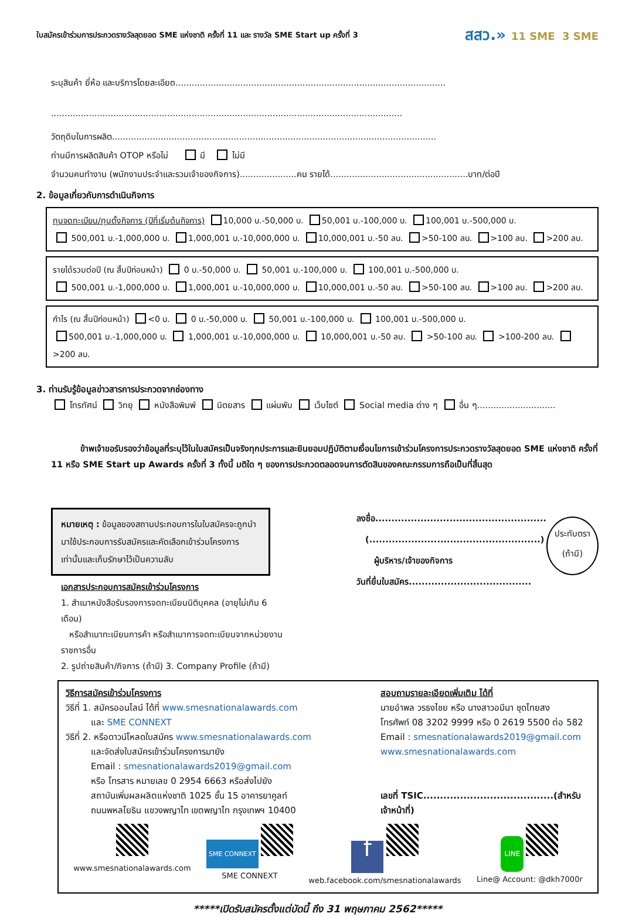ใบสมัครเข้าร่วมการประกวดรางวัลสุดยอด SME แห่งชาติ ครั้งที่ 11 และ รางวัล SME Start up ครั้งที่ 3 สสว.» 11 SME 3 SME
ระบุสินค้า ยี่ห้อ และบริการโดยละเอียด....................................................................................................
..................................................................................................................................
วัตถุดิบในการผลิต........................................................................................................................
ท่านมีการผลิตสินค้า OTOP หรือไม่ มี ไม่มี
จำนวนคนทำงาน (พนักงานประจำและรวมเจ้าของกิจการ).....................คน รายได้...................................................บาท/ต่อปี
2. ข้อมูลเกี่ยวกับการดำเนินกิจการ
ทุนจดทะเบียน/ทุนตั้งกิจการ (ปีที่เริ่มต้นกิจการ) 10,000 บ.-50,000 บ. 50,001 บ.-100,000 บ. 100,001 บ.-500,000 บ.
500,001 บ.-1,000,000 บ. 1,000,001 บ.-10,000,000 บ. 10,000,001 บ.-50 ลบ. >50-100 ลบ. >100 ลบ. >200 ลบ.
รายได้รวมต่อปี (ณ สิ้นปีก่อนหน้า) 0 บ.-50,000 บ. 50,001 บ.-100,000 บ. 100,001 บ.-500,000 บ.
500,001 บ.-1,000,000 บ. 1,000,001 บ.-10,000,000 บ. 10,000,001 บ.-50 ลบ. >50-100 ลบ. >100 ลบ. >200 ลบ.
กำไร (ณ สิ้นปีก่อนหน้า) <0 บ. 0 บ.-50,000 บ. 50,001 บ.-100,000 บ. 100,001 บ.-500,000 บ.
500,001 บ.-1,000,000 บ. 1,000,001 บ.-10,000,000 บ. 10,000,001 บ.-50 ลบ. >50-100 ลบ. >100-200 ลบ. >200 ลบ.
3. ท่านรับรู้ข้อมูลข่าวสารการประกวดจากช่องทาง
โทรทัศน์ วิทยุ หนังสือพิมพ์ นิตยสาร แผ่นพับ เว็บไซต์ Social media ต่าง ๆ อื่น ๆ.............................
ข้าพเจ้าขอรับรองว่าข้อมูลที่ระบุไว้ในใบสมัครเป็นจริงทุกประการและยินยอมปฏิบัติตามเงื่อนไขการเข้าร่วมโครงการประกวดรางวัลสุดยอด SME แห่งชาติ ครั้งที่ 11 หรือ SME Start up Awards ครั้งที่ 3 ทั้งนี้ มติใด ๆ ของการประกวดตลอดจนการตัดสินของคณะกรรมการถือเป็นที่สิ้นสุด
หมายเหตุ : ข้อมูลของสถานประกอบการในใบสมัครจะถูกนำมาใช้ประกอบการรับสมัครและคัดเลือกเข้าร่วมโครงการเท่านั้นและเก็บรักษาไว้เป็นความลับ
เอกสารประกอบการสมัครเข้าร่วมโครงการ
1. สำเนาหนังสือรับรองการจดทะเบียนนิติบุคคล (อายุไม่เกิน 6 เดือน)
หรือสำเนาทะเบียนการค้า หรือสำเนาการจดทะเบียนจากหน่วยงานราชการอื่น
2. รูปถ่ายสินค้า/กิจการ (ถ้ามี) 3. Company Profile (ถ้ามี)
ลงชื่อ.....................................................
(.....................................................)
ผู้บริหาร/เจ้าของกิจการ
วันที่ยื่นใบสมัคร......................................
ประทับตรา
(ถ้ามี)
วิธีการสมัครเข้าร่วมโครงการ
วิธีที่ 1. สมัครออนไลน์ ได้ที่ www.smesnationalawards.com
และ SME CONNEXT
วิธีที่ 2. หรือดาวน์โหลดใบสมัคร www.smesnationalawards.com
และจัดส่งใบสมัครเข้าร่วมโครงการมายัง
Email : smesnationalawards2019@gmail.com
หรือ โทรสาร หมายเลข 0 2954 6663 หรือส่งไปยัง
สถาบันเพิ่มผลผลิตแห่งชาติ 1025 ชั้น 15 อาคารยาคูลท์
ถนนพหลโยธิน แขวงพญาไท เขตพญาไท กรุงเทพฯ 10400
สอบถามรายละเอียดเพิ่มเติม ได้ที่
นายอำพล วรธงไชย หรือ นางสาวอมีนา ชุดไทยสง
โทรศัพท์ 08 3202 9999 หรือ 0 2619 5500 ต่อ 582
Email : smesnationalawards2019@gmail.com
www.smesnationalawards.com
เลขที่ TSIC.......................................(สำหรับเจ้าหน้าที่)
www.smesnationalawards.com
SME CONNEXT
SME CONNEXT
f
web.facebook.com/smesnationalawards
LINE
Line@ Account: @dkh7000r
*****เปิดรับสมัครตั้งแต่บัดนี้ ถึง 31 พฤษภาคม 2562*****